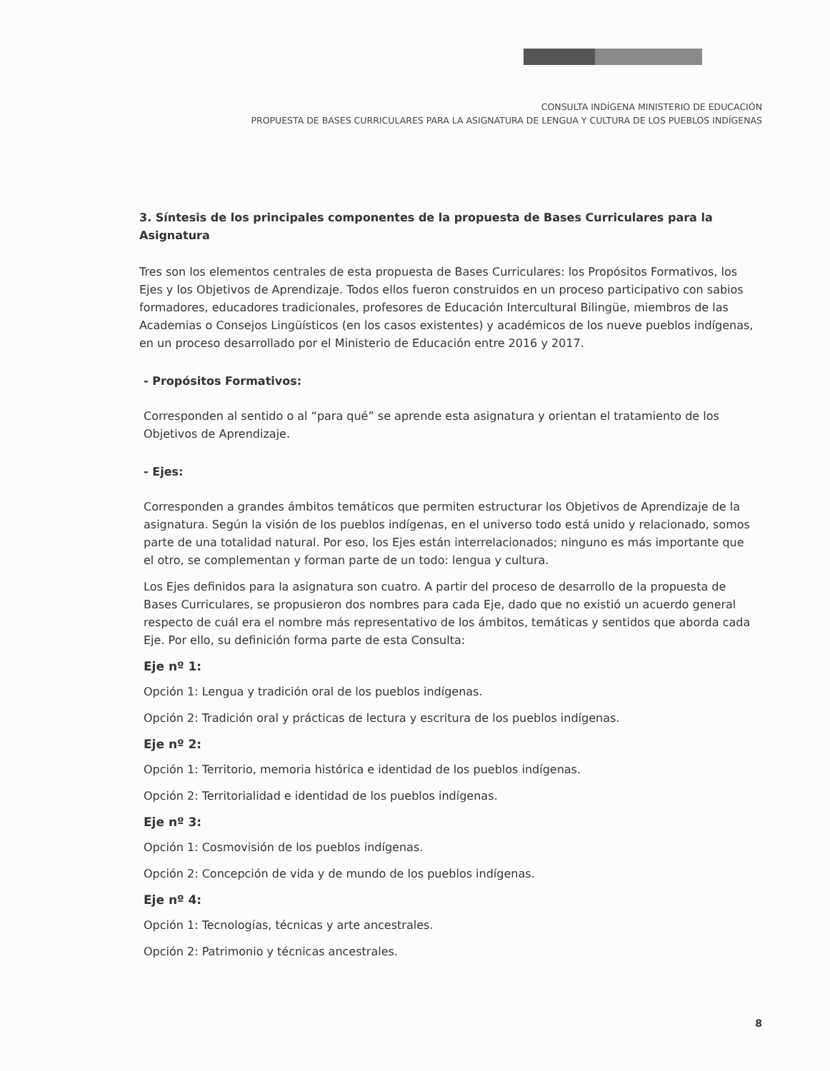CONSULTA INDÍGENA MINISTERIO DE EDUCACIÓN
PROPUESTA DE BASES CURRICULARES PARA LA ASIGNATURA DE LENGUA Y CULTURA DE LOS PUEBLOS INDÍGENAS
3. Síntesis de los principales componentes de la propuesta de Bases Curriculares para la Asignatura
Tres son los elementos centrales de esta propuesta de Bases Curriculares: los Propósitos Formativos, los Ejes y los Objetivos de Aprendizaje. Todos ellos fueron construidos en un proceso participativo con sabios formadores, educadores tradicionales, profesores de Educación Intercultural Bilingüe, miembros de las Academias o Consejos Lingüísticos (en los casos existentes) y académicos de los nueve pueblos indígenas, en un proceso desarrollado por el Ministerio de Educación entre 2016 y 2017.
- Propósitos Formativos:
Corresponden al sentido o al “para qué” se aprende esta asignatura y orientan el tratamiento de los Objetivos de Aprendizaje.
- Ejes:
Corresponden a grandes ámbitos temáticos que permiten estructurar los Objetivos de Aprendizaje de la asignatura. Según la visión de los pueblos indígenas, en el universo todo está unido y relacionado, somos parte de una totalidad natural. Por eso, los Ejes están interrelacionados; ninguno es más importante que el otro, se complementan y forman parte de un todo: lengua y cultura.
Los Ejes definidos para la asignatura son cuatro. A partir del proceso de desarrollo de la propuesta de Bases Curriculares, se propusieron dos nombres para cada Eje, dado que no existió un acuerdo general respecto de cuál era el nombre más representativo de los ámbitos, temáticas y sentidos que aborda cada Eje. Por ello, su definición forma parte de esta Consulta:
Eje nº 1:
Opción 1: Lengua y tradición oral de los pueblos indígenas.
Opción 2: Tradición oral y prácticas de lectura y escritura de los pueblos indígenas.
Eje nº 2:
Opción 1: Territorio, memoria histórica e identidad de los pueblos indígenas.
Opción 2: Territorialidad e identidad de los pueblos indígenas.
Eje nº 3:
Opción 1: Cosmovisión de los pueblos indígenas.
Opción 2: Concepción de vida y de mundo de los pueblos indígenas.
Eje nº 4:
Opción 1: Tecnologías, técnicas y arte ancestrales.
Opción 2: Patrimonio y técnicas ancestrales.
8